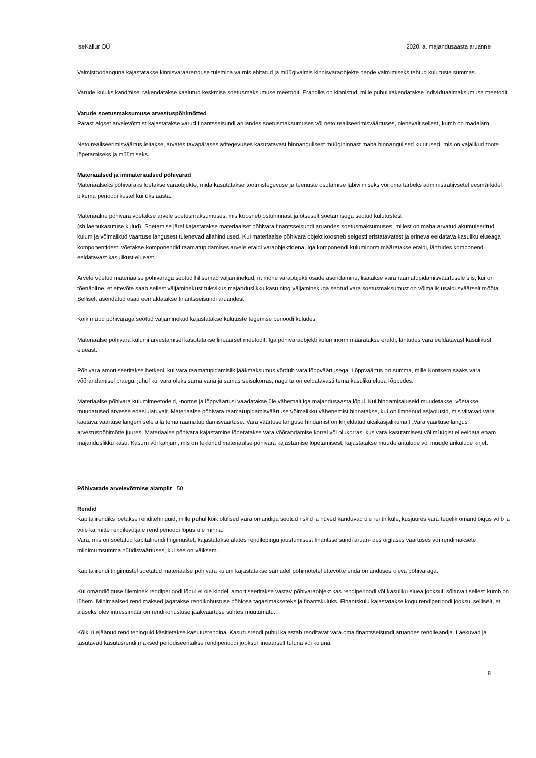IseKallur OÜ 2020. a. majandusaasta aruanne
Valmistoodanguna kajastatakse kinnisvaraarenduse tulemina valmis ehitatud ja müügivalmis kinnisvaraobjekte nende valmimiseks tehtud kulutuste summas.
Varude kuluks kandmisel rakendatakse kaalutud keskmise soetusmaksumuse meetodit. Erandiks on kinnistud, mille puhul rakendatakse individuaalmaksumuse meetodit.
Varude soetusmaksumuse arvestuspõhimõtted
Pärast algset arvelevõtmist kajastatakse varud finantsseisundi aruandes soetusmaksumuses või neto realiseerimisväärtuses, olenevalt sellest, kumb on madalam.
Neto realiseerimisväärtus leitakse, arvates tavapärases äritegevuses kasutatavast hinnangulisest müügihinnast maha hinnangulised kulutused, mis on vajalikud toote lõpetamiseks ja müümiseks.
Materiaalsed ja immateriaalsed põhivarad
Materiaalseks põhivaraks loetakse varaobjekte, mida kasutatakse tootmistegevuse ja teenuste osutamise läbiviimiseks või oma tarbeks administratiivsetel eesmärkidel pikema perioodi kestel kui üks aasta.
Materiaalne põhivara võetakse arvele soetusmaksumuses, mis koosneb ostuhinnast ja otseselt soetamisega seotud kulutustest
(sh laenukasutuse kulud). Soetamise järel kajastatakse materiaalset põhivara finantsseisundi aruandes soetusmaksumuses, millest on maha arvatud akumuleeritud kulum ja võimalikud väärtuse langusest tulenevad allahindlused. Kui materiaalse põhivara objekt koosneb selgesti eristatavatest ja erineva eeldatava kasuliku elueaga komponentidest, võetakse komponendid raamatupidamises arvele eraldi varaobjektidena. Iga komponendi kuluminorm määratakse eraldi, lähtudes komponendi eeldatavast kasulikust elueast.
Arvele võetud materiaalse põhivaraga seotud hilisemad väljaminekud, nt mõne varaobjekti osade asendamine, lisatakse vara raamatupidamisväärtusele siis, kui on tõenäoline, et ettevõte saab sellest väljaminekust tulevikus majanduslikku kasu ning väljaminekuga seotud vara soetusmaksumust on võimalik usaldusväärselt mõõta. Selliselt asendatud osad eemaldatakse finantsseisundi aruandest.
Kõik muud põhivaraga seotud väljaminekud kajastatakse kulutuste tegemise perioodi kuludes.
Materiaalse põhivara kulumi arvestamisel kasutatakse lineaarset meetodit. Iga põhivaraobjekti kuluminorm määratakse eraldi, lähtudes vara eeldatavast kasulikust elueast.
Põhivara amortiseeritakse hetkeni, kui vara raamatupidamislik jääkmaksumus võrdub vara lõppväärtusega. Lõppväärtus on summa, mille Kontsern saaks vara võõrandamisel praegu, juhul kui vara oleks sama vana ja samas seisukorras, nagu ta on eeldatavasti tema kasuliku eluea lõppedes.
Materiaalse põhivara kulumimeetodeid, -norme ja lõppväärtusi vaadatakse üle vähemalt iga majandusaasta lõpul. Kui hindamisaluseid muudetakse, võetakse muudatused arvesse edasiulatuvalt. Materiaalse põhivara raamatupidamisväärtuse võimalikku vähenemist hinnatakse, kui on ilmnenud asjaolusid, mis viitavad vara kaetava väärtuse langemisele alla tema raamatupidamisväärtuse. Vara väärtuse languse hindamist on kirjeldatud üksikasjalikumalt „Vara väärtuse langus“ arvestuspõhimõtte juures. Materiaalse põhivara kajastamine lõpetatakse vara võõrandamise korral või olukorras, kus vara kasutamisest või müügist ei eeldata enam majanduslikku kasu. Kasum või kahjum, mis on tekkinud materiaalse põhivara kajastamise lõpetamisest, kajastatakse muude äritulude või muude ärikulude kirjel.
Põhivarade arvelevõtmise alampiir 50
Rendid
Kapitalirendiks loetakse renditehinguid, mille puhul kõik olulised vara omandiga seotud riskid ja hüved kanduvad üle rentnikule, kusjuures vara tegelik omandiõigus võib ja võib ka mitte rendilevõtjale rendiperioodi lõpus üle minna.
Vara, mis on soetatud kapitalirendi tingimustel, kajastatakse alates rendilepingu jõustumisest finantsseisundi aruan- des õiglases väärtuses või rendimaksete miinimumsumma nüüdisväärtuses, kui see on väiksem.
Kapitalirendi tingimustel soetatud materiaalse põhivara kulum kajastatakse samadel põhimõtetel ettevõtte enda omanduses oleva põhivaraga.
Kui omandiõiguse üleminek rendiperioodi lõpul ei ole kindel, amortiseeritakse vastav põhivaraobjekt kas rendiperioodi või kasuliku eluea jooksul, sõltuvalt sellest kumb on lühem. Minimaalsed rendimaksed jagatakse rendikohustuse põhiosa tagasimakseteks ja finantskuluks. Finantskulu kajastatakse kogu rendiperioodi jooksul selliselt, et aluseks olev intressimäär on rendikohustuse jääkväärtuse suhtes muutumatu.
Kõiki ülejäänud renditehinguid käsitletakse kasutusrendina. Kasutusrendi puhul kajastab renditavat vara oma finantsseisundi aruandes rendileandja. Laekuvad ja tasutavad kasutusrendi maksed periodiseeritakse rendiperioodi jooksul lineaarselt tuluna või kuluna.
8